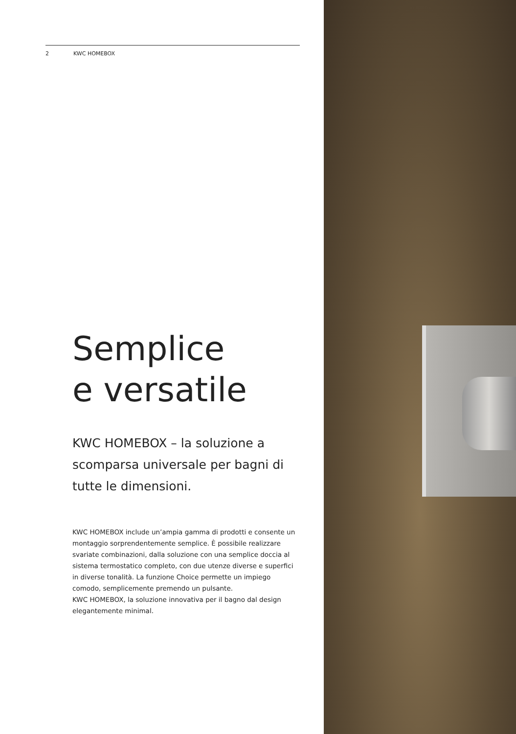2 KWC HOMEBOX
Semplice
e versatile
KWC HOMEBOX – la soluzione a scomparsa universale per bagni di tutte le dimensioni.
KWC HOMEBOX include un’ampia gamma di prodotti e consente un montaggio sorprendentemente semplice. È possibile realiz­zare svariate combinazioni, dalla soluzione con una semplice doccia al sistema termostatico completo, con due utenze diverse e superfici in diverse tonalità. La funzione Choice permette un impiego comodo, semplicemente premendo un pulsante.
KWC HOMEBOX, la soluzione innovativa per il bagno dal design elegantemente minimal.